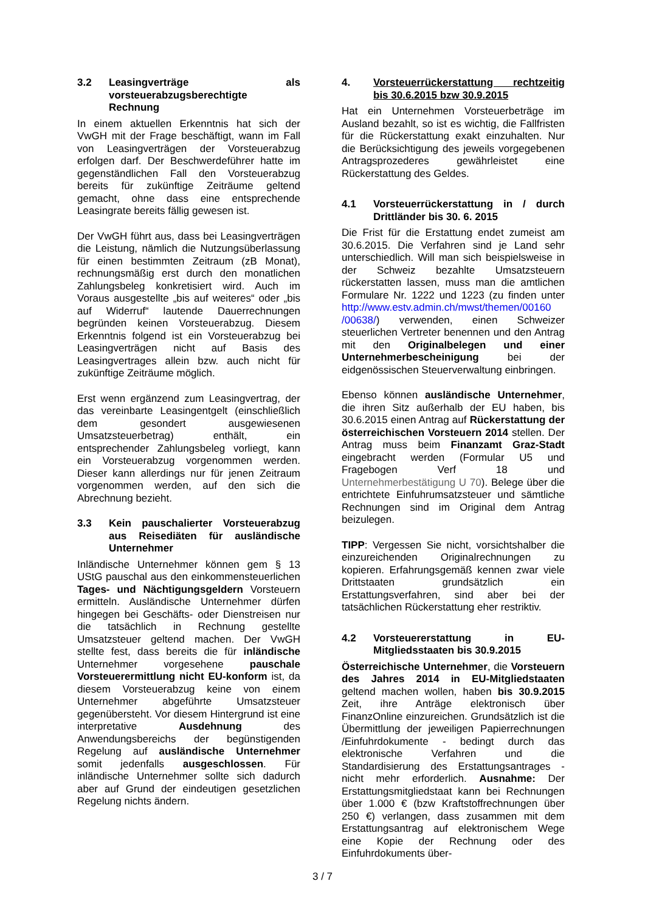3.2 Leasingverträge als vorsteuerabzugsberechtigte Rechnung
In einem aktuellen Erkenntnis hat sich der VwGH mit der Frage beschäftigt, wann im Fall von Leasingverträgen der Vorsteuerabzug erfolgen darf. Der Beschwerdeführer hatte im gegenständlichen Fall den Vorsteuerabzug bereits für zukünftige Zeiträume geltend gemacht, ohne dass eine entsprechende Leasingrate bereits fällig gewesen ist.
Der VwGH führt aus, dass bei Leasingverträgen die Leistung, nämlich die Nutzungsüberlassung für einen bestimmten Zeitraum (zB Monat), rechnungsmäßig erst durch den monatlichen Zahlungsbeleg konkretisiert wird. Auch im Voraus ausgestellte „bis auf weiteres“ oder „bis auf Widerruf“ lautende Dauerrechnungen begründen keinen Vorsteuerabzug. Diesem Erkenntnis folgend ist ein Vorsteuerabzug bei Leasingverträgen nicht auf Basis des Leasingvertrages allein bzw. auch nicht für zukünftige Zeiträume möglich.
Erst wenn ergänzend zum Leasingvertrag, der das vereinbarte Leasingentgelt (einschließlich dem gesondert ausgewiesenen Umsatzsteuerbetrag) enthält, ein entsprechender Zahlungsbeleg vorliegt, kann ein Vorsteuerabzug vorgenommen werden. Dieser kann allerdings nur für jenen Zeitraum vorgenommen werden, auf den sich die Abrechnung bezieht.
3.3 Kein pauschalierter Vorsteuerabzug aus Reisediäten für ausländische Unternehmer
Inländische Unternehmer können gem § 13 UStG pauschal aus den einkommensteuerlichen Tages- und Nächtigungsgeldern Vorsteuern ermitteln. Ausländische Unternehmer dürfen hingegen bei Geschäfts- oder Dienstreisen nur die tatsächlich in Rechnung gestellte Umsatzsteuer geltend machen. Der VwGH stellte fest, dass bereits die für inländische Unternehmer vorgesehene pauschale Vorsteuerermittlung nicht EU-konform ist, da diesem Vorsteuerabzug keine von einem Unternehmer abgeführte Umsatzsteuer gegenübersteht. Vor diesem Hintergrund ist eine interpretative Ausdehnung des Anwendungsbereichs der begünstigenden Regelung auf ausländische Unternehmer somit jedenfalls ausgeschlossen. Für inländische Unternehmer sollte sich dadurch aber auf Grund der eindeutigen gesetzlichen Regelung nichts ändern.
4. Vorsteuerrückerstattung rechtzeitig bis 30.6.2015 bzw 30.9.2015
Hat ein Unternehmen Vorsteuerbeträge im Ausland bezahlt, so ist es wichtig, die Fallfristen für die Rückerstattung exakt einzuhalten. Nur die Berücksichtigung des jeweils vorgegebenen Antragsprozederes gewährleistet eine Rückerstattung des Geldes.
4.1 Vorsteuerrückerstattung in / durch Drittländer bis 30. 6. 2015
Die Frist für die Erstattung endet zumeist am 30.6.2015. Die Verfahren sind je Land sehr unterschiedlich. Will man sich beispielsweise in der Schweiz bezahlte Umsatzsteuern rückerstatten lassen, muss man die amtlichen Formulare Nr. 1222 und 1223 (zu finden unter http://www.estv.admin.ch/mwst/themen/00160 /00638/) verwenden, einen Schweizer steuerlichen Vertreter benennen und den Antrag mit den Originalbelegen und einer Unternehmerbescheinigung bei der eidgenössischen Steuerverwaltung einbringen.
Ebenso können ausländische Unternehmer, die ihren Sitz außerhalb der EU haben, bis 30.6.2015 einen Antrag auf Rückerstattung der österreichischen Vorsteuern 2014 stellen. Der Antrag muss beim Finanzamt Graz-Stadt eingebracht werden (Formular U5 und Fragebogen Verf 18 und Unternehmerbestätigung U 70). Belege über die entrichtete Einfuhrumsatzsteuer und sämtliche Rechnungen sind im Original dem Antrag beizulegen.
TIPP: Vergessen Sie nicht, vorsichtshalber die einzureichenden Originalrechnungen zu kopieren. Erfahrungsgemäß kennen zwar viele Drittstaaten grundsätzlich ein Erstattungsverfahren, sind aber bei der tatsächlichen Rückerstattung eher restriktiv.
4.2 Vorsteuererstattung in EU-Mitgliedsstaaten bis 30.9.2015
Österreichische Unternehmer, die Vorsteuern des Jahres 2014 in EU-Mitgliedstaaten geltend machen wollen, haben bis 30.9.2015 Zeit, ihre Anträge elektronisch über FinanzOnline einzureichen. Grundsätzlich ist die Übermittlung der jeweiligen Papierrechnungen /Einfuhrdokumente - bedingt durch das elektronische Verfahren und die Standardisierung des Erstattungsantrages - nicht mehr erforderlich. Ausnahme: Der Erstattungsmitgliedstaat kann bei Rechnungen über 1.000 € (bzw Kraftstoffrechnungen über 250 €) verlangen, dass zusammen mit dem Erstattungsantrag auf elektronischem Wege eine Kopie der Rechnung oder des Einfuhrdokuments über-
3 / 7